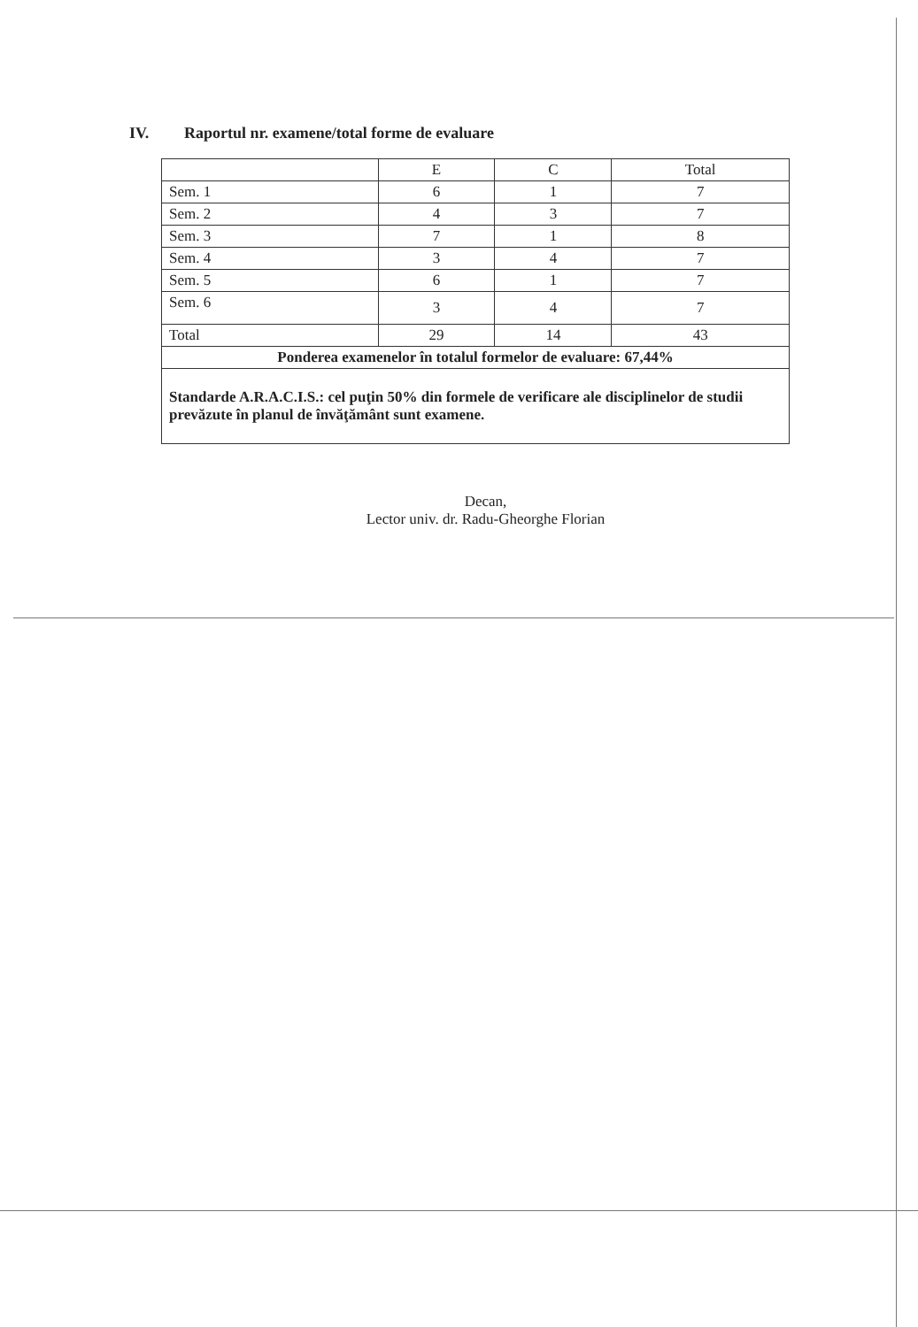IV. Raportul nr. examene/total forme de evaluare
| | E | C | Total |
| --- | --- | --- | --- |
| Sem. 1 | 6 | 1 | 7 |
| Sem. 2 | 4 | 3 | 7 |
| Sem. 3 | 7 | 1 | 8 |
| Sem. 4 | 3 | 4 | 7 |
| Sem. 5 | 6 | 1 | 7 |
| Sem. 6 | 3 | 4 | 7 |
| Total | 29 | 14 | 43 |
| Ponderea examenelor în totalul formelor de evaluare: 67,44% | | | |
| Standarde A.R.A.C.I.S.: cel puţin 50% din formele de verificare ale disciplinelor de studii prevăzute în planul de învăţământ sunt examene. | | | |
Decan,
Lector univ. dr. Radu-Gheorghe Florian